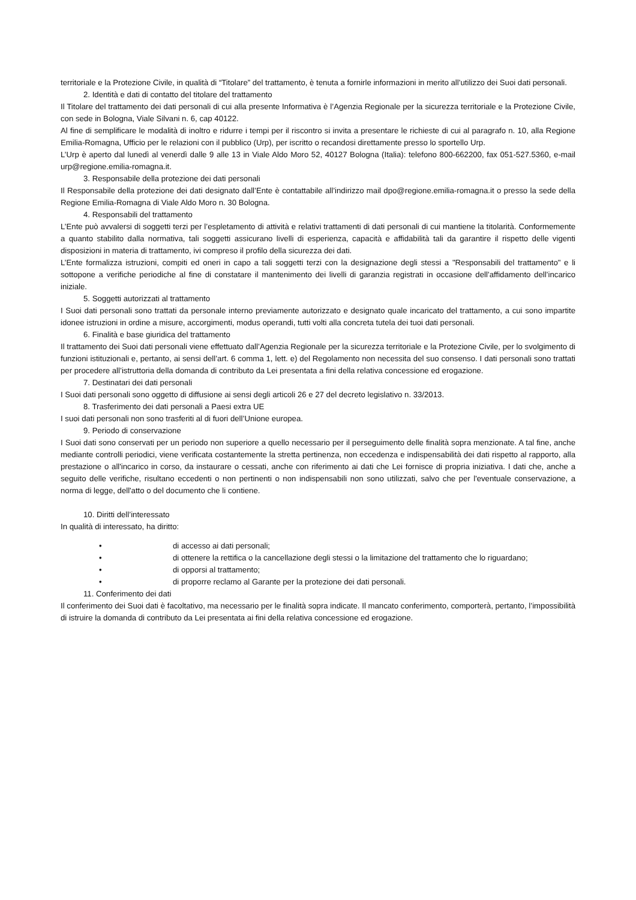territoriale e la Protezione Civile, in qualità di “Titolare” del trattamento, è tenuta a fornirle informazioni in merito all’utilizzo dei Suoi dati personali.
2. Identità e dati di contatto del titolare del trattamento
Il Titolare del trattamento dei dati personali di cui alla presente Informativa è l’Agenzia Regionale per la sicurezza territoriale e la Protezione Civile, con sede in Bologna, Viale Silvani n. 6, cap 40122.
Al fine di semplificare le modalità di inoltro e ridurre i tempi per il riscontro si invita a presentare le richieste di cui al paragrafo n. 10, alla Regione Emilia-Romagna, Ufficio per le relazioni con il pubblico (Urp), per iscritto o recandosi direttamente presso lo sportello Urp.
L’Urp è aperto dal lunedì al venerdì dalle 9 alle 13 in Viale Aldo Moro 52, 40127 Bologna (Italia): telefono 800-662200, fax 051-527.5360, e-mail urp@regione.emilia-romagna.it.
3. Responsabile della protezione dei dati personali
Il Responsabile della protezione dei dati designato dall’Ente è contattabile all’indirizzo mail dpo@regione.emilia-romagna.it o presso la sede della Regione Emilia-Romagna di Viale Aldo Moro n. 30 Bologna.
4. Responsabili del trattamento
L’Ente può avvalersi di soggetti terzi per l’espletamento di attività e relativi trattamenti di dati personali di cui mantiene la titolarità. Conformemente a quanto stabilito dalla normativa, tali soggetti assicurano livelli di esperienza, capacità e affidabilità tali da garantire il rispetto delle vigenti disposizioni in materia di trattamento, ivi compreso il profilo della sicurezza dei dati.
L’Ente formalizza istruzioni, compiti ed oneri in capo a tali soggetti terzi con la designazione degli stessi a "Responsabili del trattamento" e li sottopone a verifiche periodiche al fine di constatare il mantenimento dei livelli di garanzia registrati in occasione dell’affidamento dell’incarico iniziale.
5. Soggetti autorizzati al trattamento
I Suoi dati personali sono trattati da personale interno previamente autorizzato e designato quale incaricato del trattamento, a cui sono impartite idonee istruzioni in ordine a misure, accorgimenti, modus operandi, tutti volti alla concreta tutela dei tuoi dati personali.
6. Finalità e base giuridica del trattamento
Il trattamento dei Suoi dati personali viene effettuato dall’Agenzia Regionale per la sicurezza territoriale e la Protezione Civile, per lo svolgimento di funzioni istituzionali e, pertanto, ai sensi dell’art. 6 comma 1, lett. e) del Regolamento non necessita del suo consenso. I dati personali sono trattati per procedere all’istruttoria della domanda di contributo da Lei presentata a fini della relativa concessione ed erogazione.
7. Destinatari dei dati personali
I Suoi dati personali sono oggetto di diffusione ai sensi degli articoli 26 e 27 del decreto legislativo n. 33/2013.
8. Trasferimento dei dati personali a Paesi extra UE
I suoi dati personali non sono trasferiti al di fuori dell’Unione europea.
9. Periodo di conservazione
I Suoi dati sono conservati per un periodo non superiore a quello necessario per il perseguimento delle finalità sopra menzionate. A tal fine, anche mediante controlli periodici, viene verificata costantemente la stretta pertinenza, non eccedenza e indispensabilità dei dati rispetto al rapporto, alla prestazione o all'incarico in corso, da instaurare o cessati, anche con riferimento ai dati che Lei fornisce di propria iniziativa. I dati che, anche a seguito delle verifiche, risultano eccedenti o non pertinenti o non indispensabili non sono utilizzati, salvo che per l'eventuale conservazione, a norma di legge, dell'atto o del documento che li contiene.
10. Diritti dell’interessato
In qualità di interessato, ha diritto:
• di accesso ai dati personali;
• di ottenere la rettifica o la cancellazione degli stessi o la limitazione del trattamento che lo riguardano;
• di opporsi al trattamento;
• di proporre reclamo al Garante per la protezione dei dati personali.
11. Conferimento dei dati
Il conferimento dei Suoi dati è facoltativo, ma necessario per le finalità sopra indicate. Il mancato conferimento, comporterà, pertanto, l’impossibilità di istruire la domanda di contributo da Lei presentata ai fini della relativa concessione ed erogazione.